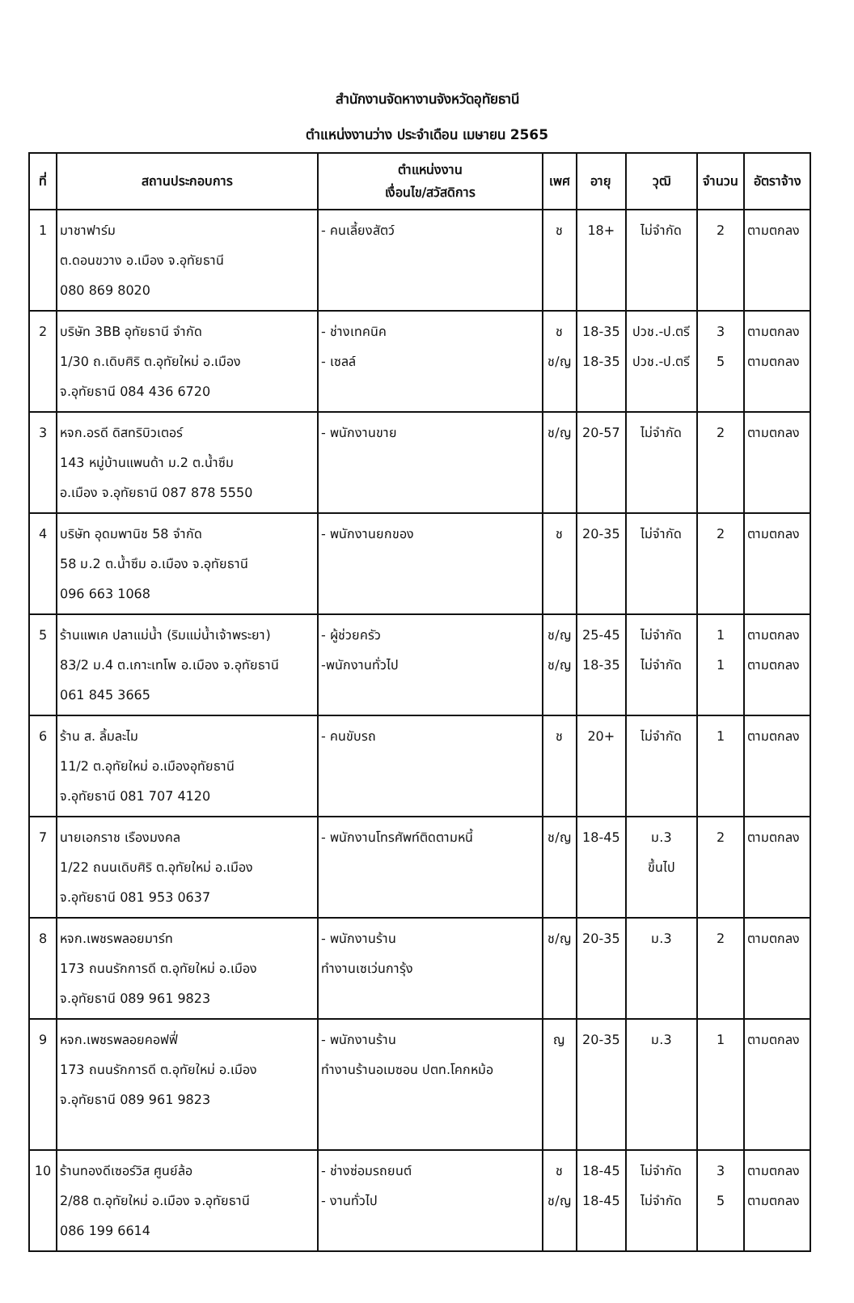สำนักงานจัดหางานจังหวัดอุทัยธานี
ตำแหน่งงานว่าง ประจำเดือน เมษายน 2565
| ที่ | สถานประกอบการ | ตำแหน่งงาน เงื่อนไข/สวัสดิการ | เพศ | อายุ | วุฒิ | จำนวน | อัตราจ้าง |
| --- | --- | --- | --- | --- | --- | --- | --- |
| 1 | มาชาฟาร์ม ต.ดอนขวาง อ.เมือง จ.อุทัยธานี 080 869 8020 | - คนเลี้ยงสัตว์ | ช | 18+ | ไม่จำกัด | 2 | ตามตกลง |
| 2 | บริษัท 3BB อุทัยธานี จำกัด 1/30 ถ.เดิบศิริ ต.อุทัยใหม่ อ.เมือง จ.อุทัยธานี 084 436 6720 | - ช่างเทคนิค - เซลล์ | ช ช/ญ | 18-35 18-35 | ปวช.-ป.ตรี ปวช.-ป.ตรี | 3 5 | ตามตกลง ตามตกลง |
| 3 | หจก.อรดี ดิสทริบิวเตอร์ 143 หมู่บ้านแพนด้า ม.2 ต.น้ำซึม อ.เมือง จ.อุทัยธานี 087 878 5550 | - พนักงานขาย | ช/ญ | 20-57 | ไม่จำกัด | 2 | ตามตกลง |
| 4 | บริษัท อุดมพานิช 58 จำกัด 58 ม.2 ต.น้ำซึม อ.เมือง จ.อุทัยธานี 096 663 1068 | - พนักงานยกของ | ช | 20-35 | ไม่จำกัด | 2 | ตามตกลง |
| 5 | ร้านแพเค ปลาแม่น้ำ (ริมแม่น้ำเจ้าพระยา) 83/2 ม.4 ต.เกาะเทโพ อ.เมือง จ.อุทัยธานี 061 845 3665 | - ผู้ช่วยครัว -พนักงานทั่วไป | ช/ญ ช/ญ | 25-45 18-35 | ไม่จำกัด ไม่จำกัด | 1 1 | ตามตกลง ตามตกลง |
| 6 | ร้าน ส. ลิ้มละไม 11/2 ต.อุทัยใหม่ อ.เมืองอุทัยธานี จ.อุทัยธานี 081 707 4120 | - คนขับรถ | ช | 20+ | ไม่จำกัด | 1 | ตามตกลง |
| 7 | นายเอกราช เรืองมงคล 1/22 ถนนเดิบศิริ ต.อุทัยใหม่ อ.เมือง จ.อุทัยธานี 081 953 0637 | - พนักงานโทรศัพท์ติดตามหนี้ | ช/ญ | 18-45 | ม.3 ขึ้นไป | 2 | ตามตกลง |
| 8 | หจก.เพชรพลอยมาร์ท 173 ถนนรักการดี ต.อุทัยใหม่ อ.เมือง จ.อุทัยธานี 089 961 9823 | - พนักงานร้าน ทำงานเซเว่นการุ้ง | ช/ญ | 20-35 | ม.3 | 2 | ตามตกลง |
| 9 | หจก.เพชรพลอยคอฟฟี่ 173 ถนนรักการดี ต.อุทัยใหม่ อ.เมือง จ.อุทัยธานี 089 961 9823 | - พนักงานร้าน ทำงานร้านอเมซอน ปตท.โคกหม้อ | ญ | 20-35 | ม.3 | 1 | ตามตกลง |
| 10 | ร้านทองดีเซอร์วิส ศูนย์ล้อ 2/88 ต.อุทัยใหม่ อ.เมือง จ.อุทัยธานี 086 199 6614 | - ช่างซ่อมรถยนต์ - งานทั่วไป | ช ช/ญ | 18-45 18-45 | ไม่จำกัด ไม่จำกัด | 3 5 | ตามตกลง ตามตกลง |